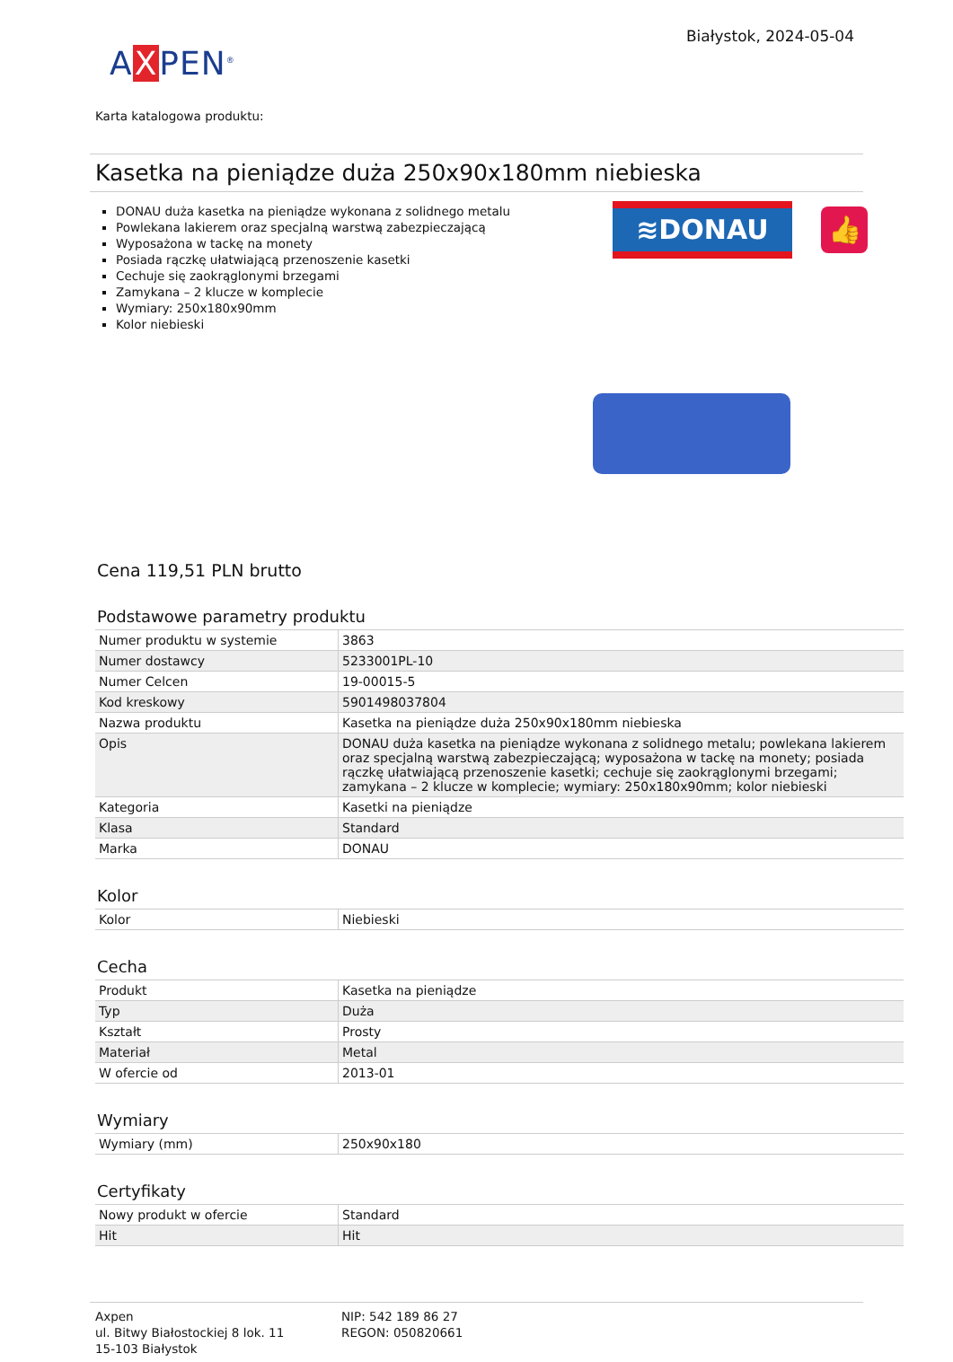AXPEN<sup>®</sup>
Białystok, 2024-05-04
Karta katalogowa produktu:
Kasetka na pieniądze duża 250x90x180mm niebieska
DONAU duża kasetka na pieniądze wykonana z solidnego metalu
Powlekana lakierem oraz specjalną warstwą zabezpieczającą
Wyposażona w tackę na monety
Posiada rączkę ułatwiającą przenoszenie kasetki
Cechuje się zaokrąglonymi brzegami
Zamykana – 2 klucze w komplecie
Wymiary: 250x180x90mm
Kolor niebieski
≋DONAU
👍
Cena 119,51 PLN brutto
Podstawowe parametry produktu
| Numer produktu w systemie | 3863 |
| Numer dostawcy | 5233001PL-10 |
| Numer Celcen | 19-00015-5 |
| Kod kreskowy | 5901498037804 |
| Nazwa produktu | Kasetka na pieniądze duża 250x90x180mm niebieska |
| Opis | DONAU duża kasetka na pieniądze wykonana z solidnego metalu; powlekana lakierem oraz specjalną warstwą zabezpieczającą; wyposażona w tackę na monety; posiada rączkę ułatwiającą przenoszenie kasetki; cechuje się zaokrąglonymi brzegami; zamykana – 2 klucze w komplecie; wymiary: 250x180x90mm; kolor niebieski |
| Kategoria | Kasetki na pieniądze |
| Klasa | Standard |
| Marka | DONAU |
Kolor
| Kolor | Niebieski |
Cecha
| Produkt | Kasetka na pieniądze |
| Typ | Duża |
| Kształt | Prosty |
| Materiał | Metal |
| W ofercie od | 2013-01 |
Wymiary
| Wymiary (mm) | 250x90x180 |
Certyfikaty
| Nowy produkt w ofercie | Standard |
| Hit | Hit |
Axpen
ul. Bitwy Białostockiej 8 lok. 11
15-103 Białystok
NIP: 542 189 86 27
REGON: 050820661